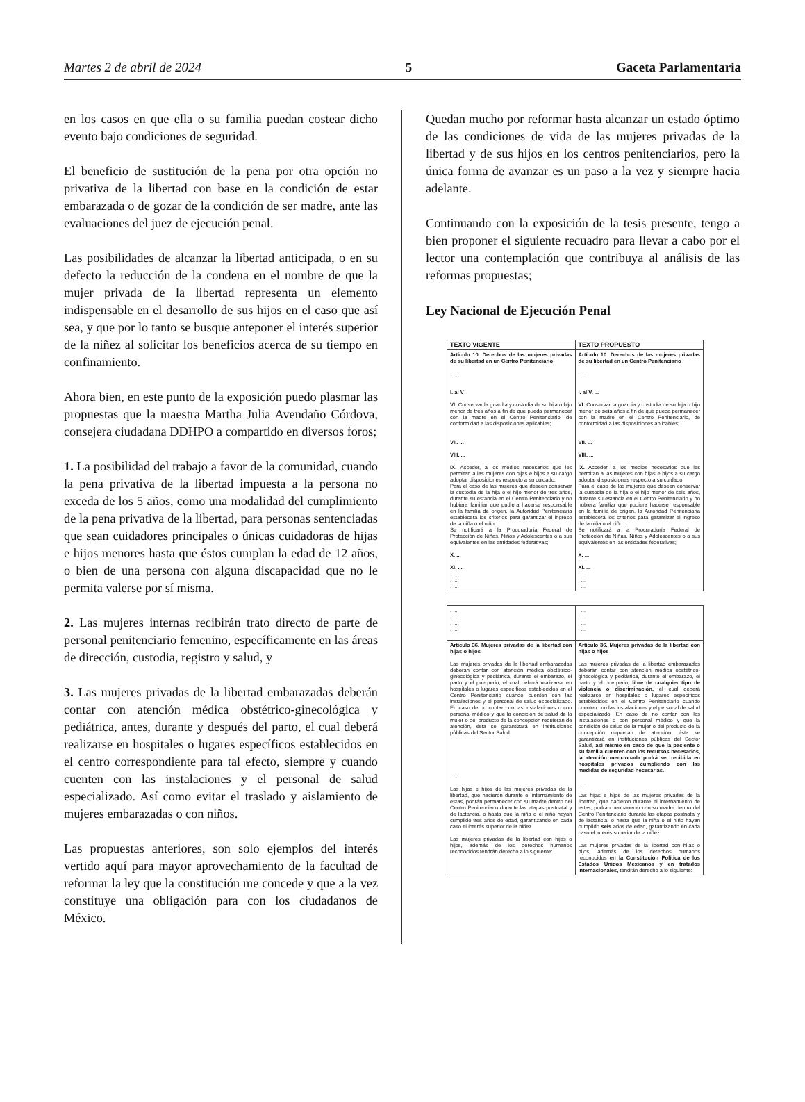Martes 2 de abril de 2024 5 Gaceta Parlamentaria
en los casos en que ella o su familia puedan costear dicho evento bajo condiciones de seguridad.
El beneficio de sustitución de la pena por otra opción no privativa de la libertad con base en la condición de estar embarazada o de gozar de la condición de ser madre, ante las evaluaciones del juez de ejecución penal.
Las posibilidades de alcanzar la libertad anticipada, o en su defecto la reducción de la condena en el nombre de que la mujer privada de la libertad representa un elemento indispensable en el desarrollo de sus hijos en el caso que así sea, y que por lo tanto se busque anteponer el interés superior de la niñez al solicitar los beneficios acerca de su tiempo en confinamiento.
Ahora bien, en este punto de la exposición puedo plasmar las propuestas que la maestra Martha Julia Avendaño Córdova, consejera ciudadana DDHPO a compartido en diversos foros;
1. La posibilidad del trabajo a favor de la comunidad, cuando la pena privativa de la libertad impuesta a la persona no exceda de los 5 años, como una modalidad del cumplimiento de la pena privativa de la libertad, para personas sentenciadas que sean cuidadores principales o únicas cuidadoras de hijas e hijos menores hasta que éstos cumplan la edad de 12 años, o bien de una persona con alguna discapacidad que no le permita valerse por sí misma.
2. Las mujeres internas recibirán trato directo de parte de personal penitenciario femenino, específicamente en las áreas de dirección, custodia, registro y salud, y
3. Las mujeres privadas de la libertad embarazadas deberán contar con atención médica obstétrico-ginecológica y pediátrica, antes, durante y después del parto, el cual deberá realizarse en hospitales o lugares específicos establecidos en el centro correspondiente para tal efecto, siempre y cuando cuenten con las instalaciones y el personal de salud especializado. Así como evitar el traslado y aislamiento de mujeres embarazadas o con niños.
Las propuestas anteriores, son solo ejemplos del interés vertido aquí para mayor aprovechamiento de la facultad de reformar la ley que la constitución me concede y que a la vez constituye una obligación para con los ciudadanos de México.
Quedan mucho por reformar hasta alcanzar un estado óptimo de las condiciones de vida de las mujeres privadas de la libertad y de sus hijos en los centros penitenciarios, pero la única forma de avanzar es un paso a la vez y siempre hacia adelante.
Continuando con la exposición de la tesis presente, tengo a bien proponer el siguiente recuadro para llevar a cabo por el lector una contemplación que contribuya al análisis de las reformas propuestas;
Ley Nacional de Ejecución Penal
| TEXTO VIGENTE | TEXTO PROPUESTO |
| --- | --- |
| Artículo 10. Derechos de las mujeres privadas de su libertad en un Centro Penitenciario . ... I. al V VI. Conservar la guardia y custodia de su hija o hijo menor de tres años a fin de que pueda permanecer con la madre en el Centro Penitenciario, de conformidad a las disposiciones aplicables; VII. ... VIII. ... IX. Acceder, a los medios necesarios que les permitan a las mujeres con hijas e hijos a su cargo adoptar disposiciones respecto a su cuidado. Para el caso de las mujeres que deseen conservar la custodia de la hija o el hijo menor de tres años, durante su estancia en el Centro Penitenciario y no hubiera familiar que pudiera hacerse responsable en la familia de origen, la Autoridad Penitenciaria establecerá los criterios para garantizar el ingreso de la niña o el niño. Se notificará a la Procuraduría Federal de Protección de Niñas, Niños y Adolescentes o a sus equivalentes en las entidades federativas; X. ... XI. ... . ... . ... . ... | Artículo 10. Derechos de las mujeres privadas de su libertad en un Centro Penitenciario . ... I. al V. ... VI. Conservar la guardia y custodia de su hija o hijo menor de seis años a fin de que pueda permanecer con la madre en el Centro Penitenciario, de conformidad a las disposiciones aplicables; VII. ... VIII. ... IX. Acceder, a los medios necesarios que les permitan a las mujeres con hijas e hijos a su cargo adoptar disposiciones respecto a su cuidado. Para el caso de las mujeres que deseen conservar la custodia de la hija o el hijo menor de seis años, durante su estancia en el Centro Penitenciario y no hubiera familiar que pudiera hacerse responsable en la familia de origen, la Autoridad Penitenciaria establecerá los criterios para garantizar el ingreso de la niña o el niño. Se notificará a la Procuraduría Federal de Protección de Niñas, Niños y Adolescentes o a sus equivalentes en las entidades federativas; X. ... XI. ... . ... . ... . ... |
| . ... . ... . ... . ... | . ... . ... . ... . ... |
| Artículo 36. Mujeres privadas de la libertad con hijas o hijos Las mujeres privadas de la libertad embarazadas deberán contar con atención médica obstétrico-ginecológica y pediátrica, durante el embarazo, el parto y el puerperio, el cual deberá realizarse en hospitales o lugares específicos establecidos en el Centro Penitenciario cuando cuenten con las instalaciones y el personal de salud especializado. En caso de no contar con las instalaciones o con personal médico y que la condición de salud de la mujer o del producto de la concepción requieran de atención, ésta se garantizará en instituciones públicas del Sector Salud. . ... Las hijas e hijos de las mujeres privadas de la libertad, que nacieron durante el internamiento de estas, podrán permanecer con su madre dentro del Centro Penitenciario durante las etapas postnatal y de lactancia, o hasta que la niña o el niño hayan cumplido tres años de edad, garantizando en cada caso el interés superior de la niñez. Las mujeres privadas de la libertad con hijas o hijos, además de los derechos humanos reconocidos tendrán derecho a lo siguiente: | Artículo 36. Mujeres privadas de la libertad con hijas o hijos Las mujeres privadas de la libertad embarazadas deberán contar con atención médica obstétrico-ginecológica y pediátrica, durante el embarazo, el parto y el puerperio, libre de cualquier tipo de violencia o discriminación, el cual deberá realizarse en hospitales o lugares específicos establecidos en el Centro Penitenciario cuando cuenten con las instalaciones y el personal de salud especializado. En caso de no contar con las instalaciones o con personal médico y que la condición de salud de la mujer o del producto de la concepción requieran de atención, ésta se garantizará en instituciones públicas del Sector Salud, así mismo en caso de que la paciente o su familia cuenten con los recursos necesarios, la atención mencionada podrá ser recibida en hospitales privados cumpliendo con las medidas de seguridad necesarias. . ... Las hijas e hijos de las mujeres privadas de la libertad, que nacieron durante el internamiento de estas, podrán permanecer con su madre dentro del Centro Penitenciario durante las etapas postnatal y de lactancia, o hasta que la niña o el niño hayan cumplido seis años de edad, garantizando en cada caso el interés superior de la niñez. Las mujeres privadas de la libertad con hijas o hijos, además de los derechos humanos reconocidos en la Constitución Política de los Estados Unidos Mexicanos y en tratados internacionales, tendrán derecho a lo siguiente: |